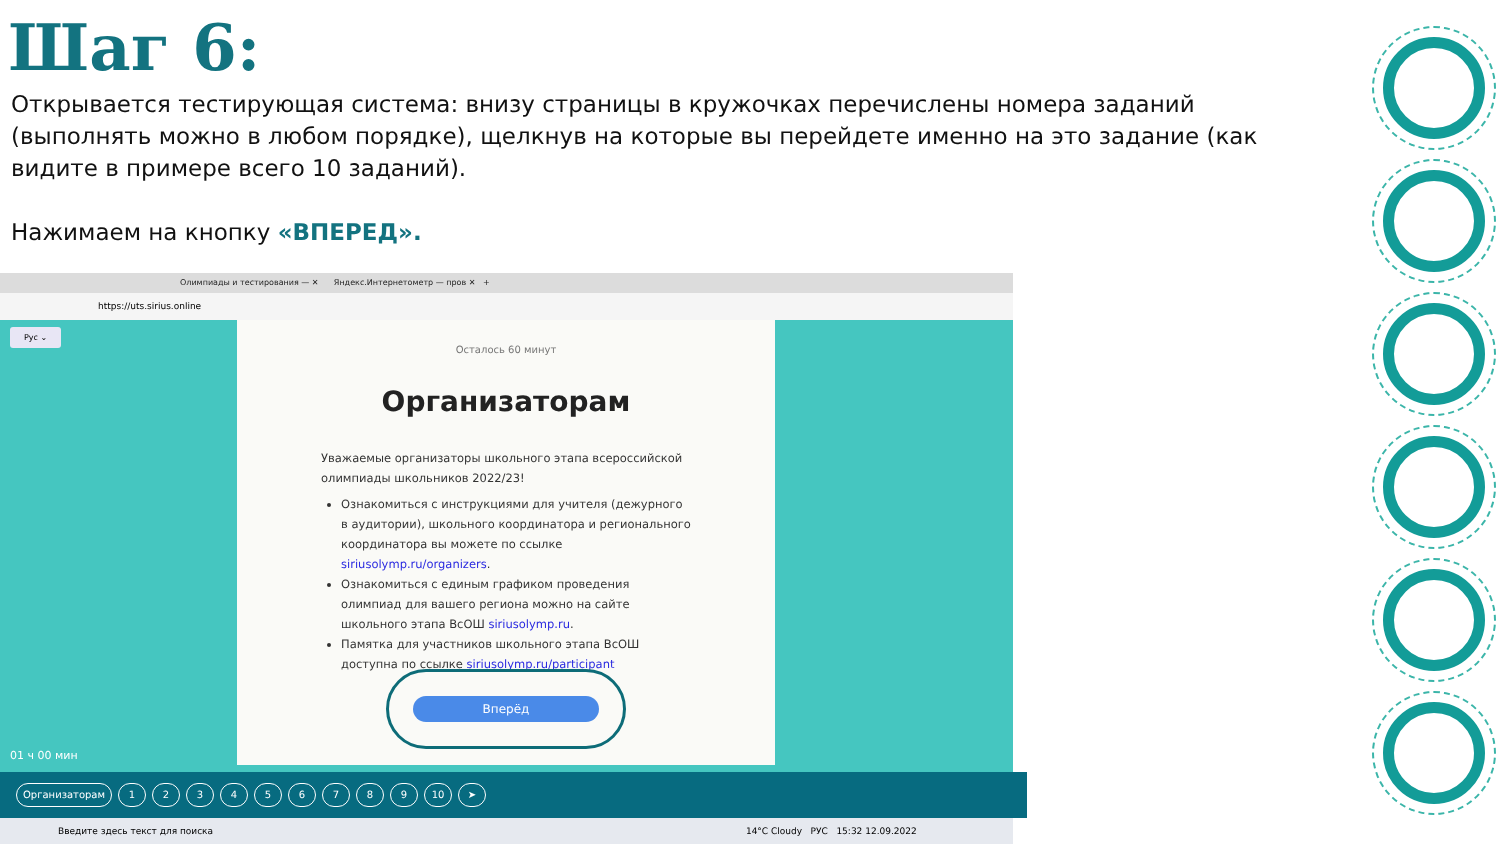Шаг 6:
Открывается тестирующая система: внизу страницы в кружочках перечислены номера заданий (выполнять можно в любом порядке), щелкнув на которые вы перейдете именно на это задание (как видите в примере всего 10 заданий).
Нажимаем на кнопку «ВПЕРЕД».
Олимпиады и тестирования — ✕ Яндекс.Интернетометр — пров ✕ +
https://uts.sirius.online
Рус ⌄
01 ч 00 мин
Осталось 60 минут
Организаторам
Уважаемые организаторы школьного этапа всероссийской олимпиады школьников 2022/23!
Ознакомиться с инструкциями для учителя (дежурного в аудитории), школьного координатора и регионального координатора вы можете по ссылке siriusolymp.ru/organizers.
Ознакомиться с единым графиком проведения олимпиад для вашего региона можно на сайте школьного этапа ВсОШ siriusolymp.ru.
Памятка для участников школьного этапа ВсОШ доступна по ссылке siriusolymp.ru/participant
Вперёд
Организаторам 1 2 3 4 5 6 7 8 9 10 ➤
Введите здесь текст для поиска 14°C Cloudy РУС 15:32 12.09.2022